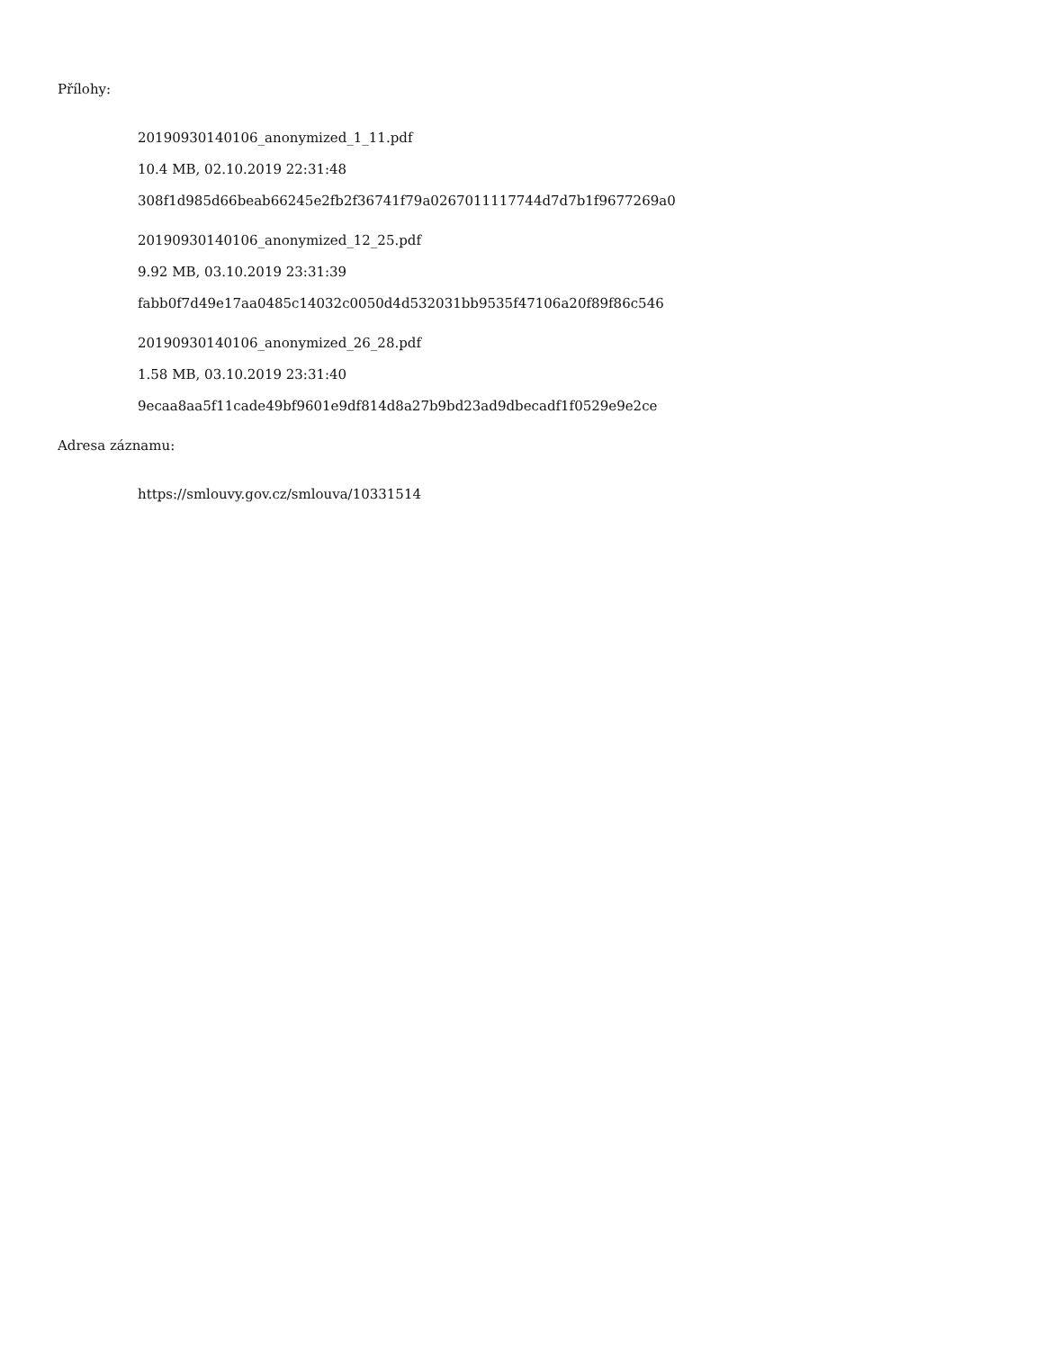Přílohy:
20190930140106_anonymized_1_11.pdf
10.4 MB, 02.10.2019 22:31:48
308f1d985d66beab66245e2fb2f36741f79a0267011117744d7d7b1f9677269a0
20190930140106_anonymized_12_25.pdf
9.92 MB, 03.10.2019 23:31:39
fabb0f7d49e17aa0485c14032c0050d4d532031bb9535f47106a20f89f86c546
20190930140106_anonymized_26_28.pdf
1.58 MB, 03.10.2019 23:31:40
9ecaa8aa5f11cade49bf9601e9df814d8a27b9bd23ad9dbecadf1f0529e9e2ce
Adresa záznamu:
https://smlouvy.gov.cz/smlouva/10331514